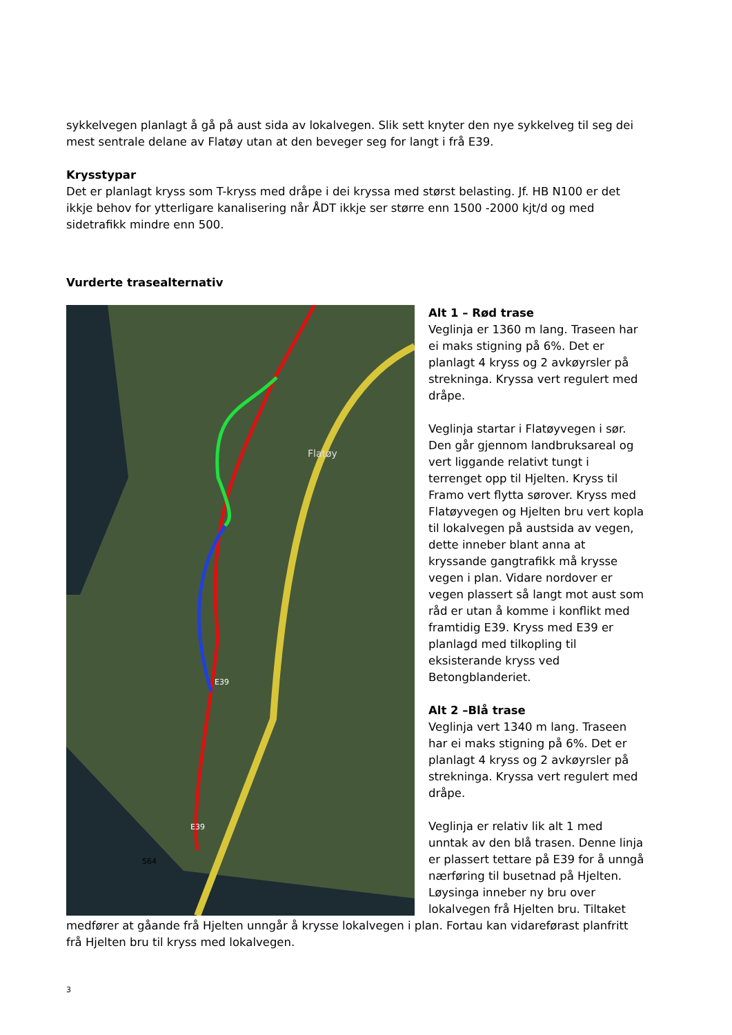sykkelvegen planlagt å gå på aust sida av lokalvegen. Slik sett knyter den nye sykkelveg til seg dei mest sentrale delane av Flatøy utan at den beveger seg for langt i frå E39.
Krysstypar
Det er planlagt kryss som T-kryss med dråpe i dei kryssa med størst belasting. Jf. HB N100 er det ikkje behov for ytterligare kanalisering når ÅDT ikkje ser større enn 1500 -2000 kjt/d og med sidetrafikk mindre enn 500.
Vurderte trasealternativ
Flatøy
E39
E39
564
Alt 1 – Rød trase
Veglinja er 1360 m lang. Traseen har ei maks stigning på 6%. Det er planlagt 4 kryss og 2 avkøyrsler på strekninga. Kryssa vert regulert med dråpe.
Veglinja startar i Flatøyvegen i sør. Den går gjennom landbruksareal og vert liggande relativt tungt i terrenget opp til Hjelten. Kryss til Framo vert flytta sørover. Kryss med Flatøyvegen og Hjelten bru vert kopla til lokalvegen på austsida av vegen, dette inneber blant anna at kryssande gangtrafikk må krysse vegen i plan. Vidare nordover er vegen plassert så langt mot aust som råd er utan å komme i konflikt med framtidig E39. Kryss med E39 er planlagd med tilkopling til eksisterande kryss ved Betongblanderiet.
Alt 2 –Blå trase
Veglinja vert 1340 m lang. Traseen har ei maks stigning på 6%. Det er planlagt 4 kryss og 2 avkøyrsler på strekninga. Kryssa vert regulert med dråpe.
Veglinja er relativ lik alt 1 med unntak av den blå trasen. Denne linja er plassert tettare på E39 for å unngå nærføring til busetnad på Hjelten. Løysinga inneber ny bru over lokalvegen frå Hjelten bru. Tiltaket medfører at gåande frå Hjelten unngår å krysse lokalvegen i plan. Fortau kan vidareførast planfritt frå Hjelten bru til kryss med lokalvegen.
3